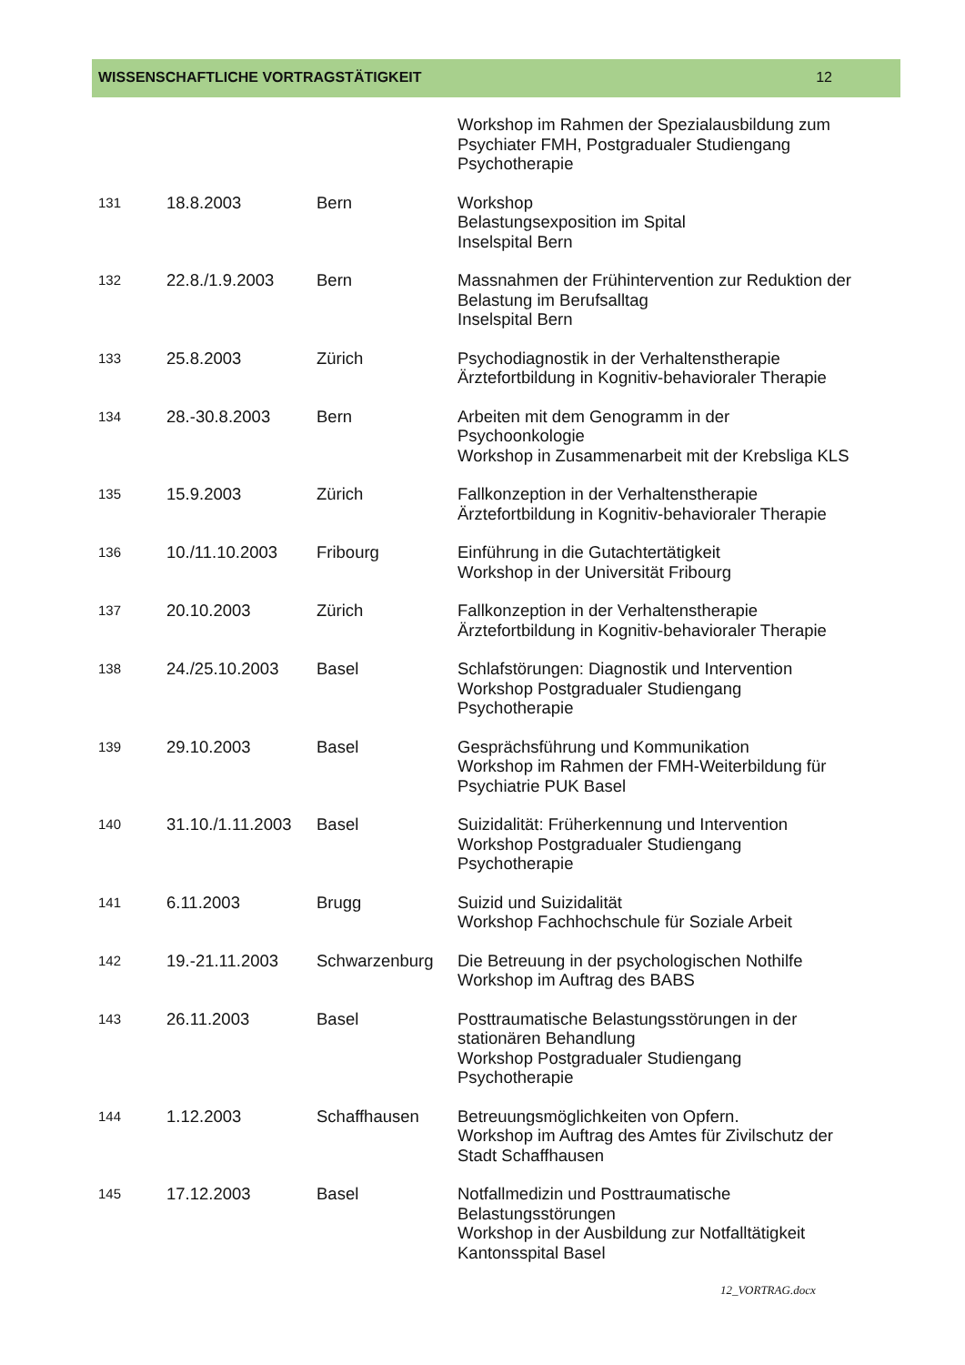WISSENSCHAFTLICHE VORTRAGSTÄTIGKEIT 12
| | | | Workshop im Rahmen der Spezialausbildung zum Psychiater FMH, Postgradualer Studiengang Psychotherapie |
| 131 | 18.8.2003 | Bern | Workshop Belastungsexposition im Spital Inselspital Bern |
| 132 | 22.8./1.9.2003 | Bern | Massnahmen der Frühintervention zur Reduktion der Belastung im Berufsalltag Inselspital Bern |
| 133 | 25.8.2003 | Zürich | Psychodiagnostik in der Verhaltenstherapie Ärztefortbildung in Kognitiv-behavioraler Therapie |
| 134 | 28.-30.8.2003 | Bern | Arbeiten mit dem Genogramm in der Psychoonkologie Workshop in Zusammenarbeit mit der Krebsliga KLS |
| 135 | 15.9.2003 | Zürich | Fallkonzeption in der Verhaltenstherapie Ärztefortbildung in Kognitiv-behavioraler Therapie |
| 136 | 10./11.10.2003 | Fribourg | Einführung in die Gutachtertätigkeit Workshop in der Universität Fribourg |
| 137 | 20.10.2003 | Zürich | Fallkonzeption in der Verhaltenstherapie Ärztefortbildung in Kognitiv-behavioraler Therapie |
| 138 | 24./25.10.2003 | Basel | Schlafstörungen: Diagnostik und Intervention Workshop Postgradualer Studiengang Psychotherapie |
| 139 | 29.10.2003 | Basel | Gesprächsführung und Kommunikation Workshop im Rahmen der FMH-Weiterbildung für Psychiatrie PUK Basel |
| 140 | 31.10./1.11.2003 | Basel | Suizidalität: Früherkennung und Intervention Workshop Postgradualer Studiengang Psychotherapie |
| 141 | 6.11.2003 | Brugg | Suizid und Suizidalität Workshop Fachhochschule für Soziale Arbeit |
| 142 | 19.-21.11.2003 | Schwarzenburg | Die Betreuung in der psychologischen Nothilfe Workshop im Auftrag des BABS |
| 143 | 26.11.2003 | Basel | Posttraumatische Belastungsstörungen in der stationären Behandlung Workshop Postgradualer Studiengang Psychotherapie |
| 144 | 1.12.2003 | Schaffhausen | Betreuungsmöglichkeiten von Opfern. Workshop im Auftrag des Amtes für Zivilschutz der Stadt Schaffhausen |
| 145 | 17.12.2003 | Basel | Notfallmedizin und Posttraumatische Belastungsstörungen Workshop in der Ausbildung zur Notfalltätigkeit Kantonsspital Basel |
12_VORTRAG.docx